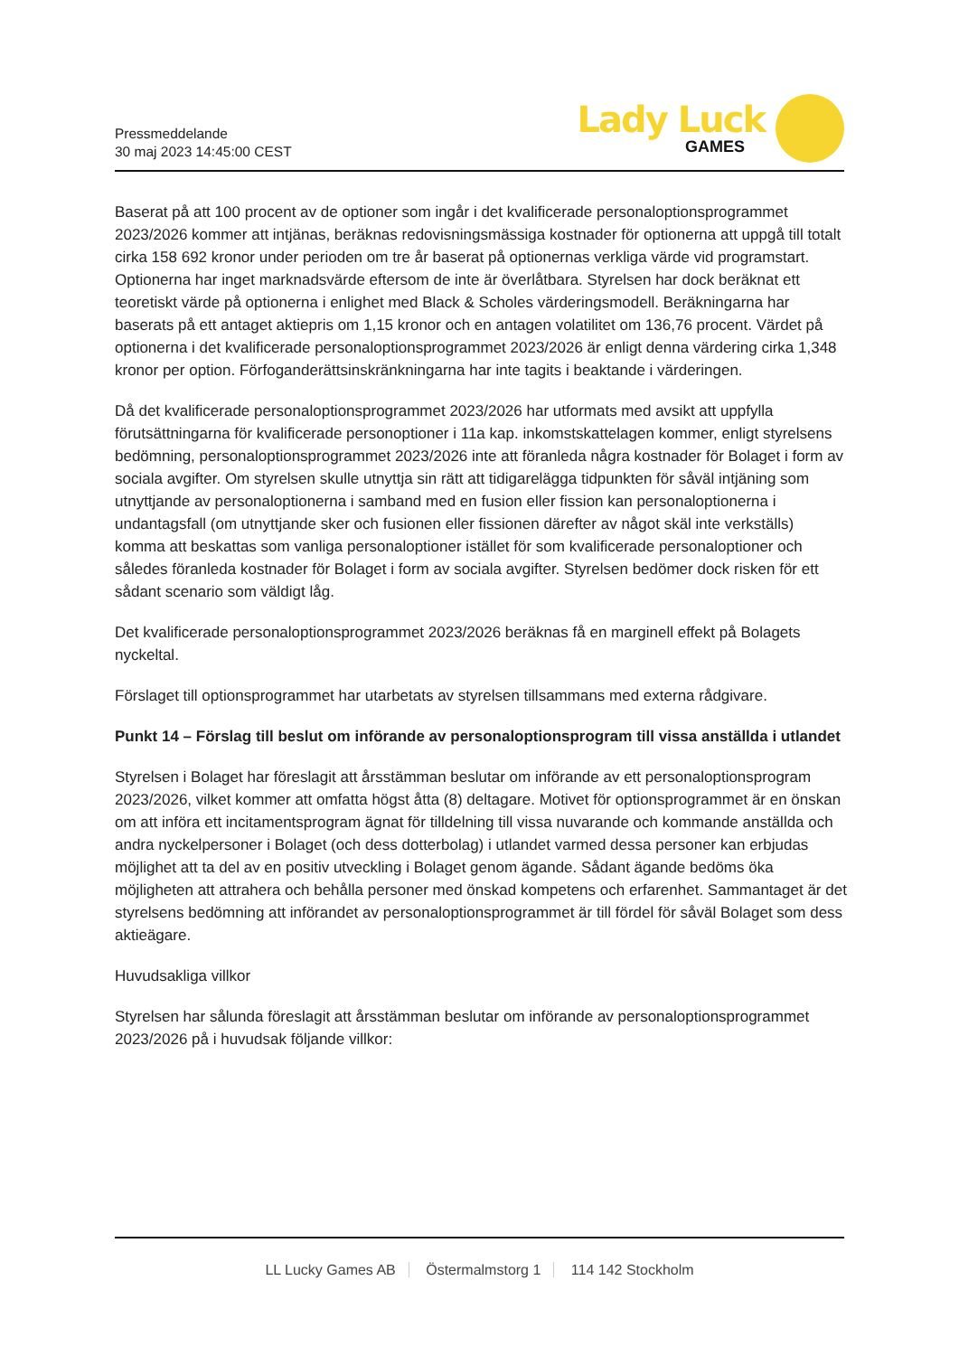Pressmeddelande
30 maj 2023 14:45:00 CEST
Lady Luck
GAMES
Baserat på att 100 procent av de optioner som ingår i det kvalificerade personaloptionsprogrammet 2023/2026 kommer att intjänas, beräknas redovisningsmässiga kostnader för optionerna att uppgå till totalt cirka 158 692 kronor under perioden om tre år baserat på optionernas verkliga värde vid programstart. Optionerna har inget marknadsvärde eftersom de inte är överlåtbara. Styrelsen har dock beräknat ett teoretiskt värde på optionerna i enlighet med Black & Scholes värderingsmodell. Beräkningarna har baserats på ett antaget aktiepris om 1,15 kronor och en antagen volatilitet om 136,76 procent. Värdet på optionerna i det kvalificerade personaloptionsprogrammet 2023/2026 är enligt denna värdering cirka 1,348 kronor per option. Förfoganderättsinskränkningarna har inte tagits i beaktande i värderingen.
Då det kvalificerade personaloptionsprogrammet 2023/2026 har utformats med avsikt att uppfylla förutsättningarna för kvalificerade personoptioner i 11a kap. inkomstskattelagen kommer, enligt styrelsens bedömning, personaloptionsprogrammet 2023/2026 inte att föranleda några kostnader för Bolaget i form av sociala avgifter. Om styrelsen skulle utnyttja sin rätt att tidigarelägga tidpunkten för såväl intjäning som utnyttjande av personaloptionerna i samband med en fusion eller fission kan personaloptionerna i undantagsfall (om utnyttjande sker och fusionen eller fissionen därefter av något skäl inte verkställs) komma att beskattas som vanliga personaloptioner istället för som kvalificerade personaloptioner och således föranleda kostnader för Bolaget i form av sociala avgifter. Styrelsen bedömer dock risken för ett sådant scenario som väldigt låg.
Det kvalificerade personaloptionsprogrammet 2023/2026 beräknas få en marginell effekt på Bolagets nyckeltal.
Förslaget till optionsprogrammet har utarbetats av styrelsen tillsammans med externa rådgivare.
Punkt 14 – Förslag till beslut om införande av personaloptionsprogram till vissa anställda i utlandet
Styrelsen i Bolaget har föreslagit att årsstämman beslutar om införande av ett personaloptionsprogram 2023/2026, vilket kommer att omfatta högst åtta (8) deltagare. Motivet för optionsprogrammet är en önskan om att införa ett incitamentsprogram ägnat för tilldelning till vissa nuvarande och kommande anställda och andra nyckelpersoner i Bolaget (och dess dotterbolag) i utlandet varmed dessa personer kan erbjudas möjlighet att ta del av en positiv utveckling i Bolaget genom ägande. Sådant ägande bedöms öka möjligheten att attrahera och behålla personer med önskad kompetens och erfarenhet. Sammantaget är det styrelsens bedömning att införandet av personaloptionsprogrammet är till fördel för såväl Bolaget som dess aktieägare.
Huvudsakliga villkor
Styrelsen har sålunda föreslagit att årsstämman beslutar om införande av personaloptionsprogrammet 2023/2026 på i huvudsak följande villkor:
LL Lucky Games AB Östermalmstorg 1 114 142 Stockholm